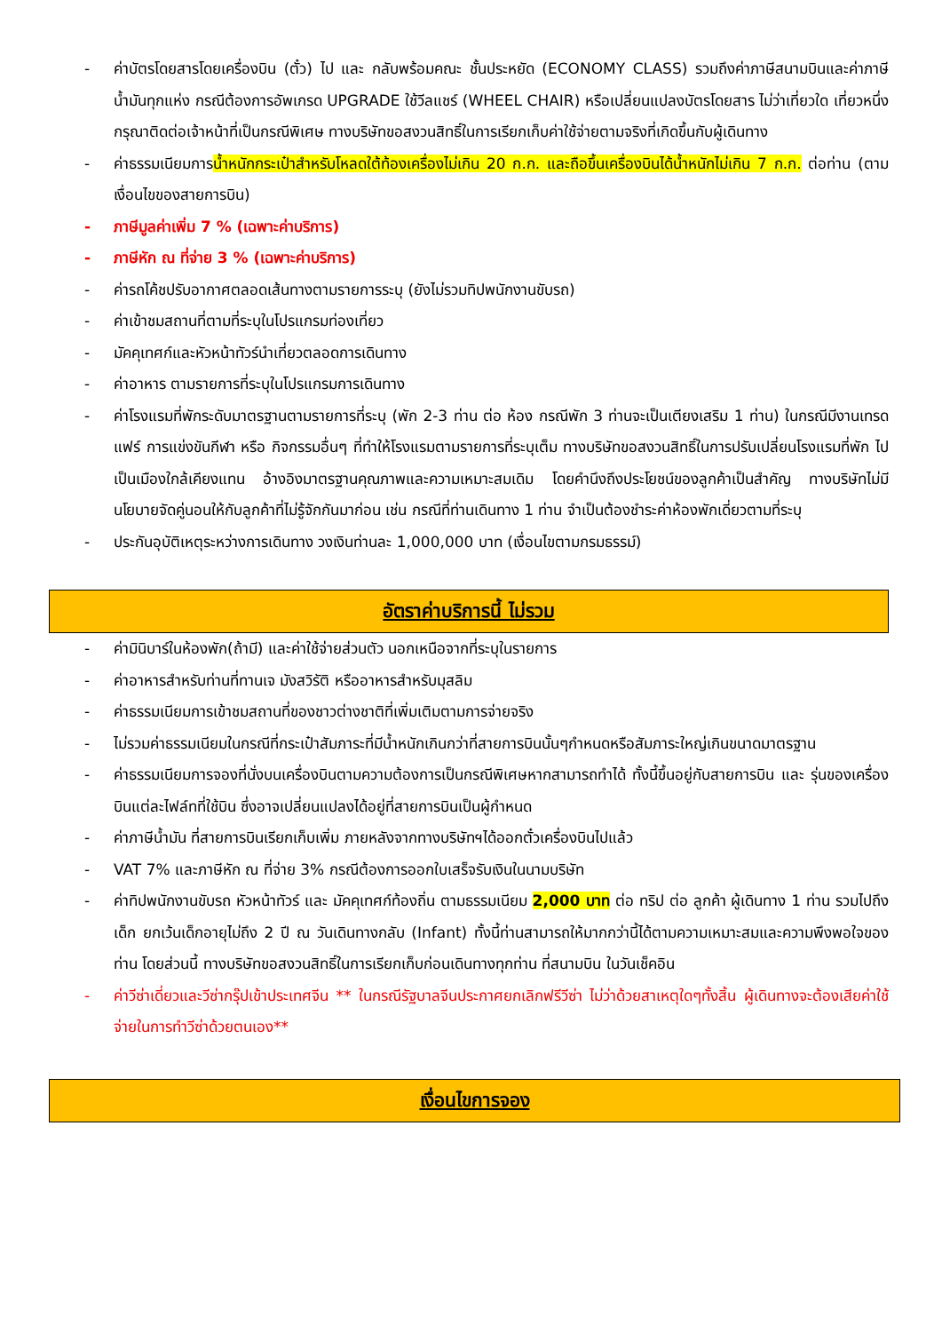- ค่าบัตรโดยสารโดยเครื่องบิน (ตั๋ว) ไป และ กลับพร้อมคณะ ชั้นประหยัด (ECONOMY CLASS) รวมถึงค่าภาษีสนามบินและค่าภาษีน้ำมันทุกแห่ง กรณีต้องการอัพเกรด UPGRADE ใช้วีลแชร์ (WHEEL CHAIR) หรือเปลี่ยนแปลงบัตรโดยสาร ไม่ว่าเที่ยวใด เที่ยวหนึ่ง กรุณาติดต่อเจ้าหน้าที่เป็นกรณีพิเศษ ทางบริษัทขอสงวนสิทธิ์ในการเรียกเก็บค่าใช้จ่ายตามจริงที่เกิดขึ้นกับผู้เดินทาง
- ค่าธรรมเนียมการน้ำหนักกระเป๋าสำหรับโหลดใต้ท้องเครื่องไม่เกิน 20 ก.ก. และถือขึ้นเครื่องบินได้น้ำหนักไม่เกิน 7 ก.ก. ต่อท่าน (ตามเงื่อนไขของสายการบิน)
- ภาษีมูลค่าเพิ่ม 7 % (เฉพาะค่าบริการ)
- ภาษีหัก ณ ที่จ่าย 3 % (เฉพาะค่าบริการ)
- ค่ารถโค้ชปรับอากาศตลอดเส้นทางตามรายการระบุ (ยังไม่รวมทิปพนักงานขับรถ)
- ค่าเข้าชมสถานที่ตามที่ระบุในโปรแกรมท่องเที่ยว
- มัคคุเทศก์และหัวหน้าทัวร์นำเที่ยวตลอดการเดินทาง
- ค่าอาหาร ตามรายการที่ระบุในโปรแกรมการเดินทาง
- ค่าโรงแรมที่พักระดับมาตรฐานตามรายการที่ระบุ (พัก 2-3 ท่าน ต่อ ห้อง กรณีพัก 3 ท่านจะเป็นเตียงเสริม 1 ท่าน) ในกรณีมีงานเทรดแฟร์ การแข่งขันกีฬา หรือ กิจกรรมอื่นๆ ที่ทำให้โรงแรมตามรายการที่ระบุเต็ม ทางบริษัทขอสงวนสิทธิ์ในการปรับเปลี่ยนโรงแรมที่พัก ไปเป็นเมืองใกล้เคียงแทน อ้างอิงมาตรฐานคุณภาพและความเหมาะสมเดิม โดยคำนึงถึงประโยชน์ของลูกค้าเป็นสำคัญ ทางบริษัทไม่มีนโยบายจัดคู่นอนให้กับลูกค้าที่ไม่รู้จักกันมาก่อน เช่น กรณีที่ท่านเดินทาง 1 ท่าน จำเป็นต้องชำระค่าห้องพักเดี่ยวตามที่ระบุ
- ประกันอุบัติเหตุระหว่างการเดินทาง วงเงินท่านละ 1,000,000 บาท (เงื่อนไขตามกรมธรรม์)
อัตราค่าบริการนี้ ไม่รวม
- ค่ามินิบาร์ในห้องพัก(ถ้ามี) และค่าใช้จ่ายส่วนตัว นอกเหนือจากที่ระบุในรายการ
- ค่าอาหารสำหรับท่านที่ทานเจ มังสวิรัติ หรืออาหารสำหรับมุสลิม
- ค่าธรรมเนียมการเข้าชมสถานที่ของชาวต่างชาติที่เพิ่มเติมตามการจ่ายจริง
- ไม่รวมค่าธรรมเนียมในกรณีที่กระเป๋าสัมภาระที่มีน้ำหนักเกินกว่าที่สายการบินนั้นๆกำหนดหรือสัมภาระใหญ่เกินขนาดมาตรฐาน
- ค่าธรรมเนียมการจองที่นั่งบนเครื่องบินตามความต้องการเป็นกรณีพิเศษหากสามารถทำได้ ทั้งนี้ขึ้นอยู่กับสายการบิน และ รุ่นของเครื่องบินแต่ละไฟล์ทที่ใช้บิน ซึ่งอาจเปลี่ยนแปลงได้อยู่ที่สายการบินเป็นผู้กำหนด
- ค่าภาษีน้ำมัน ที่สายการบินเรียกเก็บเพิ่ม ภายหลังจากทางบริษัทฯได้ออกตั๋วเครื่องบินไปแล้ว
- VAT 7% และภาษีหัก ณ ที่จ่าย 3% กรณีต้องการออกใบเสร็จรับเงินในนามบริษัท
- ค่าทิปพนักงานขับรถ หัวหน้าทัวร์ และ มัคคุเทศก์ท้องถิ่น ตามธรรมเนียม 2,000 บาท ต่อ ทริป ต่อ ลูกค้า ผู้เดินทาง 1 ท่าน รวมไปถึงเด็ก ยกเว้นเด็กอายุไม่ถึง 2 ปี ณ วันเดินทางกลับ (Infant) ทั้งนี้ท่านสามารถให้มากกว่านี้ได้ตามความเหมาะสมและความพึงพอใจของท่าน โดยส่วนนี้ ทางบริษัทขอสงวนสิทธิ์ในการเรียกเก็บก่อนเดินทางทุกท่าน ที่สนามบิน ในวันเช็คอิน
- ค่าวีซ่าเดี่ยวและวีซ่ากรุ๊ปเข้าประเทศจีน ** ในกรณีรัฐบาลจีนประกาศยกเลิกฟรีวีซ่า ไม่ว่าด้วยสาเหตุใดๆทั้งสิ้น ผู้เดินทางจะต้องเสียค่าใช้จ่ายในการทำวีซ่าด้วยตนเอง**
เงื่อนไขการจอง